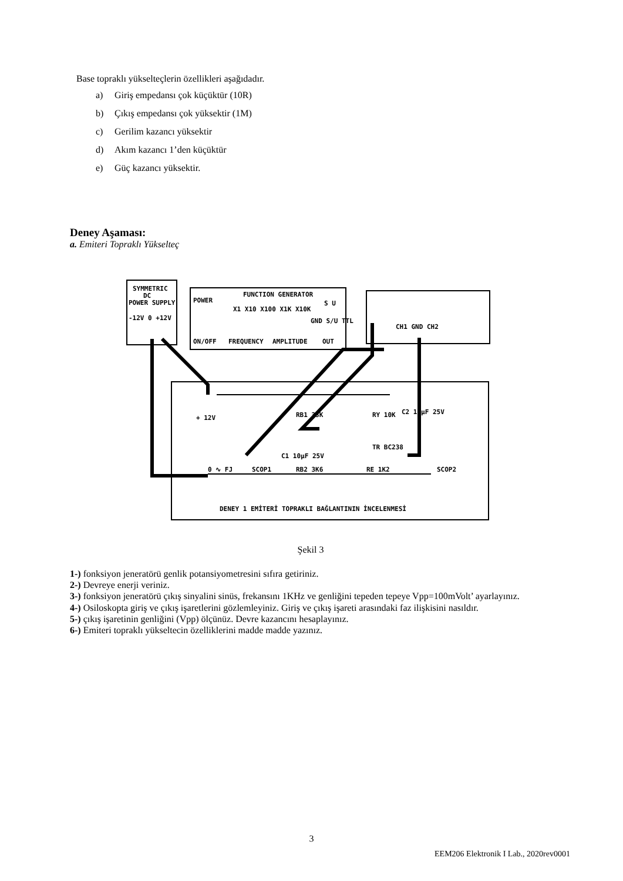Base topraklı yükselteçlerin özellikleri aşağıdadır.
a) Giriş empedansı çok küçüktür (10R)
b) Çıkış empedansı çok yüksektir (1M)
c) Gerilim kazancı yüksektir
d) Akım kazancı 1’den küçüktür
e) Güç kazancı yüksektir.
Deney Aşaması:
a. Emiteri Topraklı Yükselteç
SYMMETRIC
DC
POWER SUPPLY
-12V 0 +12V
FUNCTION GENERATOR
POWER
ON/OFF
FREQUENCY
AMPLITUDE
X1 X10 X100 X1K X10K
GND S/U TTL
S U
OUT
CH1 GND CH2
+ 12V
RB1 33K
RY 10K
C2 10µF 25V
TR BC238
C1 10µF 25V
0 ∿ FJ
SCOP1
RB2 3K6
RE 1K2
SCOP2
DENEY 1 EMİTERİ TOPRAKLI BAĞLANTININ İNCELENMESİ
Şekil 3
1-) fonksiyon jeneratörü genlik potansiyometresini sıfıra getiriniz.
2-) Devreye enerji veriniz.
3-) fonksiyon jeneratörü çıkış sinyalini sinüs, frekansını 1KHz ve genliğini tepeden tepeye Vpp=100mVolt’ ayarlayınız.
4-) Osiloskopta giriş ve çıkış işaretlerini gözlemleyiniz. Giriş ve çıkış işareti arasındaki faz ilişkisini nasıldır.
5-) çıkış işaretinin genliğini (Vpp) ölçünüz. Devre kazancını hesaplayınız.
6-) Emiteri topraklı yükseltecin özelliklerini madde madde yazınız.
3
EEM206 Elektronik I Lab., 2020rev0001